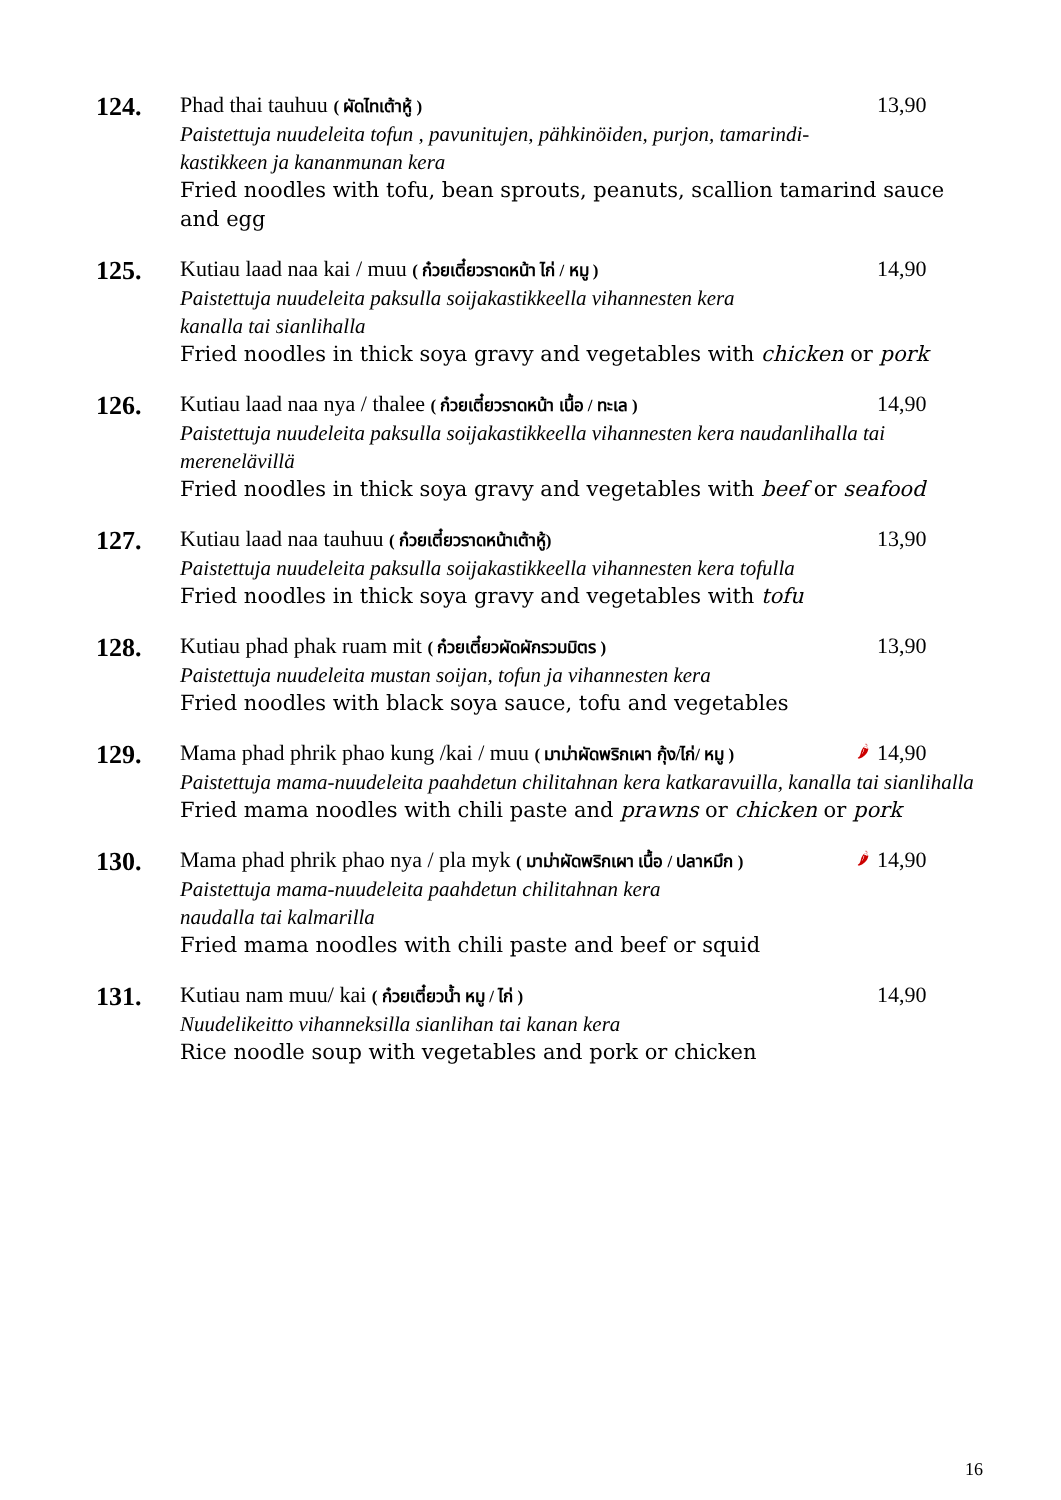124.
Phad thai tauhuu ( ผัดไทเต้าหู้ ) 13,90
Paistettuja nuudeleita tofun , pavunitujen, pähkinöiden, purjon, tamarindi-
kastikkeen ja kananmunan kera
Fried noodles with tofu, bean sprouts, peanuts, scallion tamarind sauce and egg
125.
Kutiau laad naa kai / muu ( ก๋วยเตี๋ยวราดหน้า ไก่ / หมู ) 14,90
Paistettuja nuudeleita paksulla soijakastikkeella vihannesten kera
kanalla tai sianlihalla
Fried noodles in thick soya gravy and vegetables with chicken or pork
126.
Kutiau laad naa nya / thalee ( ก๋วยเตี๋ยวราดหน้า เนื้อ / ทะเล ) 14,90
Paistettuja nuudeleita paksulla soijakastikkeella vihannesten kera naudanlihalla tai merenelävillä
Fried noodles in thick soya gravy and vegetables with beef or seafood
127.
Kutiau laad naa tauhuu ( ก๋วยเตี๋ยวราดหน้าเต้าหู้) 13,90
Paistettuja nuudeleita paksulla soijakastikkeella vihannesten kera tofulla
Fried noodles in thick soya gravy and vegetables with tofu
128.
Kutiau phad phak ruam mit ( ก๋วยเตี๋ยวผัดผักรวมมิตร ) 13,90
Paistettuja nuudeleita mustan soijan, tofun ja vihannesten kera
Fried noodles with black soya sauce, tofu and vegetables
129.
Mama phad phrik phao kung /kai / muu ( มาม่าผัดพริกเผา กุ้ง/ไก่/ หมู ) 🌶 14,90
Paistettuja mama-nuudeleita paahdetun chilitahnan kera katkaravuilla, kanalla tai sianlihalla
Fried mama noodles with chili paste and prawns or chicken or pork
130.
Mama phad phrik phao nya / pla myk ( มาม่าผัดพริกเผา เนื้อ / ปลาหมึก ) 🌶 14,90
Paistettuja mama-nuudeleita paahdetun chilitahnan kera
naudalla tai kalmarilla
Fried mama noodles with chili paste and beef or squid
131.
Kutiau nam muu/ kai ( ก๋วยเตี๋ยวน้ำ หมู / ไก่ ) 14,90
Nuudelikeitto vihanneksilla sianlihan tai kanan kera
Rice noodle soup with vegetables and pork or chicken
16